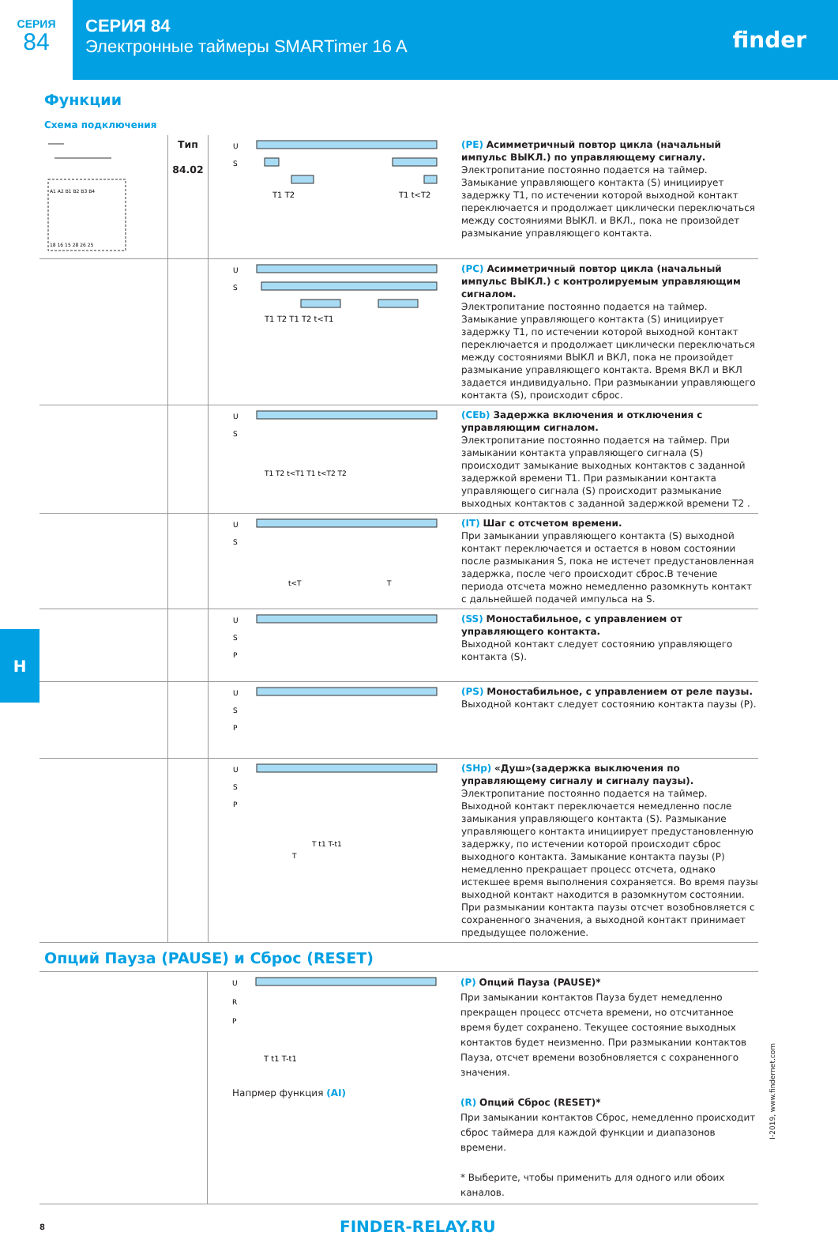СЕРИЯ
84
СЕРИЯ 84
Электронные таймеры SMARTimer 16 A
finder
Функции
Схема подключения
| A1 A2 B1 B2 B3 B4 18 16 15 28 26 25 | Тип 84.02 | U S T1 T2 T1 t<T2 | (PE) Асимметричный повтор цикла (начальный импульс ВЫКЛ.) по управляющему сигналу. Электропитание постоянно подается на таймер. Замыкание управляющего контакта (S) инициирует задержку T1, по истечении которой выходной контакт переключается и продолжает циклически переключаться между состояниями ВЫКЛ. и ВКЛ., пока не произойдет размыкание управляющего контакта. |
| | | U S T1 T2 T1 T2 t<T1 | (PC) Асимметричный повтор цикла (начальный импульс ВЫКЛ.) с контролируемым управляющим сигналом. Электропитание постоянно подается на таймер. Замыкание управляющего контакта (S) инициирует задержку T1, по истечении которой выходной контакт переключается и продолжает циклически переключаться между состояниями ВЫКЛ и ВКЛ, пока не произойдет размыкание управляющего контакта. Время ВКЛ и ВКЛ задается индивидуально. При размыкании управляющего контакта (S), происходит сброс. |
| | | U S T1 T2 t<T1 T1 t<T2 T2 | (CEb) Задержка включения и отключения с управляющим сигналом. Электропитание постоянно подается на таймер. При замыкании контакта управляющего сигнала (S) происходит замыкание выходных контактов с заданной задержкой времени T1. При размыкании контакта управляющего сигнала (S) происходит размыкание выходных контактов с заданной задержкой времени T2 . |
| | | U S t<T T | (IT) Шаг с отсчетом времени. При замыкании управляющего контакта (S) выходной контакт переключается и остается в новом состоянии после размыкания S, пока не истечет предустановленная задержка, после чего происходит сброс.В течение периода отсчета можно немедленно разомкнуть контакт с дальнейшей подачей импульса на S. |
| | | U S P | (SS) Моностабильное, с управлением от управляющего контакта. Выходной контакт следует состоянию управляющего контакта (S). |
| | | U S P | (PS) Моностабильное, с управлением от реле паузы. Выходной контакт следует состоянию контакта паузы (P). |
| | | U S P T t1 T-t1 T | (SHp) «Душ»(задержка выключения по управляющему сигналу и сигналу паузы). Электропитание постоянно подается на таймер. Выходной контакт переключается немедленно после замыкания управляющего контакта (S). Размыкание управляющего контакта инициирует предустановленную задержку, по истечении которой происходит сброс выходного контакта. Замыкание контакта паузы (P) немедленно прекращает процесс отсчета, однако истекшее время выполнения сохраняется. Во время паузы выходной контакт находится в разомкнутом состоянии. При размыкании контакта паузы отсчет возобновляется с сохраненного значения, а выходной контакт принимает предыдущее положение. |
Опций Пауза (PAUSE) и Сброс (RESET)
| | | U R P T t1 T-t1 Напрмер функция (AI) | (P) Опций Пауза (PAUSE)* При замыкании контактов Пауза будет немедленно прекращен процесс отсчета времени, но отсчитанное время будет сохранено. Текущее состояние выходных контактов будет неизменно. При размыкании контактов Пауза, отсчет времени возобновляется с сохраненного значения. (R) Опций Сброс (RESET)* При замыкании контактов Сброс, немедленно происходит сброс таймера для каждой функции и диапазонов времени. * Выберите, чтобы применить для одного или обоих каналов. |
H
I-2019, www.findernet.com
8
FINDER-RELAY.RU